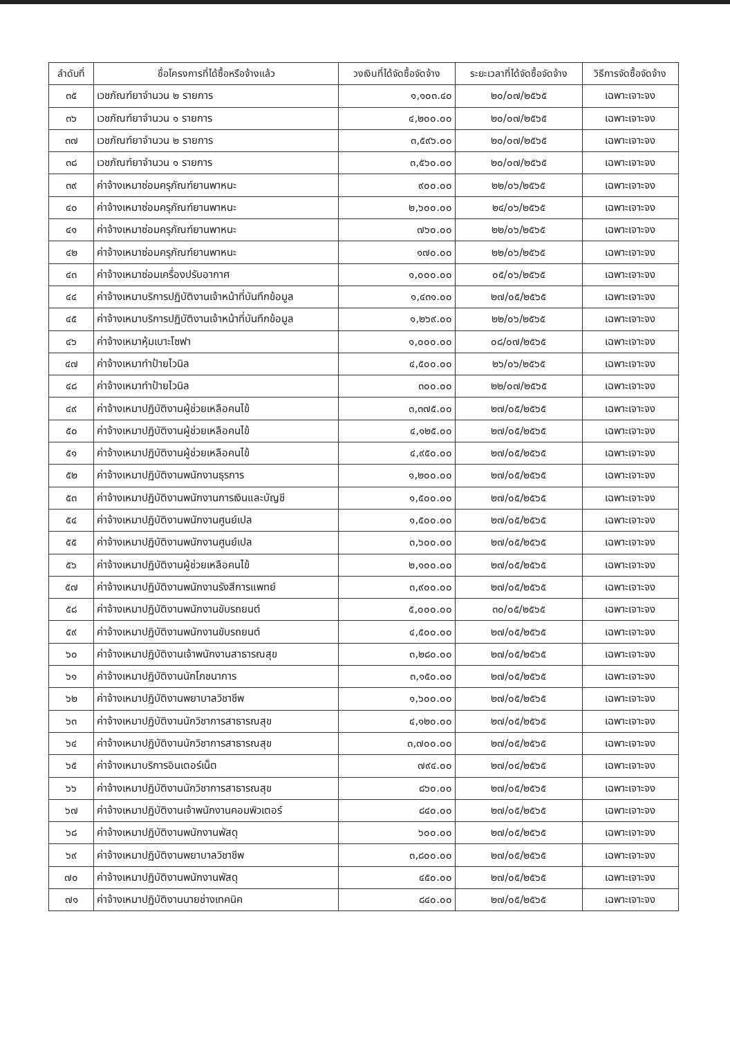| ลำดับที่ | ชื่อโครงการที่ได้ซื้อหรือจ้างแล้ว | วงเงินที่ได้จัดซื้อจัดจ้าง | ระยะเวลาที่ได้จัดซื้อจัดจ้าง | วิธีการจัดซื้อจัดจ้าง |
| --- | --- | --- | --- | --- |
| ๓๕ | เวชภัณฑ์ยาจำนวน ๒ รายการ | ๑,๑๐๓.๔๐ | ๒๐/๐๗/๒๕๖๕ | เฉพาะเจาะจง |
| ๓๖ | เวชภัณฑ์ยาจำนวน ๑ รายการ | ๔,๒๐๐.๐๐ | ๒๐/๐๗/๒๕๖๕ | เฉพาะเจาะจง |
| ๓๗ | เวชภัณฑ์ยาจำนวน ๒ รายการ | ๓,๕๙๖.๐๐ | ๒๐/๐๗/๒๕๖๕ | เฉพาะเจาะจง |
| ๓๘ | เวชภัณฑ์ยาจำนวน ๑ รายการ | ๓,๕๖๐.๐๐ | ๒๐/๐๗/๒๕๖๕ | เฉพาะเจาะจง |
| ๓๙ | ค่าจ้างเหมาซ่อมครุภัณฑ์ยานพาหนะ | ๙๐๐.๐๐ | ๒๒/๐๖/๒๕๖๕ | เฉพาะเจาะจง |
| ๔๐ | ค่าจ้างเหมาซ่อมครุภัณฑ์ยานพาหนะ | ๒,๖๐๐.๐๐ | ๒๔/๐๖/๒๕๖๕ | เฉพาะเจาะจง |
| ๔๑ | ค่าจ้างเหมาซ่อมครุภัณฑ์ยานพาหนะ | ๗๖๐.๐๐ | ๒๒/๐๖/๒๕๖๕ | เฉพาะเจาะจง |
| ๔๒ | ค่าจ้างเหมาซ่อมครุภัณฑ์ยานพาหนะ | ๑๗๐.๐๐ | ๒๒/๐๖/๒๕๖๕ | เฉพาะเจาะจง |
| ๔๓ | ค่าจ้างเหมาซ่อมเครื่องปรับอากาศ | ๑,๐๐๐.๐๐ | ๐๕/๐๖/๒๕๖๕ | เฉพาะเจาะจง |
| ๔๔ | ค่าจ้างเหมาบริการปฏิบัติงานเจ้าหน้าที่บันทึกข้อมูล | ๑,๔๓๑.๐๐ | ๒๗/๐๕/๒๕๖๕ | เฉพาะเจาะจง |
| ๔๕ | ค่าจ้างเหมาบริการปฏิบัติงานเจ้าหน้าที่บันทึกข้อมูล | ๑,๒๖๙.๐๐ | ๒๒/๐๖/๒๕๖๕ | เฉพาะเจาะจง |
| ๔๖ | ค่าจ้างเหมาหุ้มเบาะโซฟา | ๑,๐๐๐.๐๐ | ๐๘/๐๗/๒๕๖๕ | เฉพาะเจาะจง |
| ๔๗ | ค่าจ้างเหมาทำป้ายไวนิล | ๔,๕๐๐.๐๐ | ๒๖/๐๖/๒๕๖๕ | เฉพาะเจาะจง |
| ๔๘ | ค่าจ้างเหมาทำป้ายไวนิล | ๓๐๐.๐๐ | ๒๒/๐๗/๒๕๖๕ | เฉพาะเจาะจง |
| ๔๙ | ค่าจ้างเหมาปฏิบัติงานผู้ช่วยเหลือคนไข้ | ๓,๓๗๕.๐๐ | ๒๗/๐๕/๒๕๖๕ | เฉพาะเจาะจง |
| ๕๐ | ค่าจ้างเหมาปฏิบัติงานผู้ช่วยเหลือคนไข้ | ๔,๑๒๕.๐๐ | ๒๗/๐๕/๒๕๖๕ | เฉพาะเจาะจง |
| ๕๑ | ค่าจ้างเหมาปฏิบัติงานผู้ช่วยเหลือคนไข้ | ๔,๙๕๐.๐๐ | ๒๗/๐๕/๒๕๖๕ | เฉพาะเจาะจง |
| ๕๒ | ค่าจ้างเหมาปฏิบัติงานพนักงานธุรการ | ๑,๒๐๐.๐๐ | ๒๗/๐๕/๒๕๖๕ | เฉพาะเจาะจง |
| ๕๓ | ค่าจ้างเหมาปฏิบัติงานพนักงานการเงินและบัญชี | ๑,๕๐๐.๐๐ | ๒๗/๐๕/๒๕๖๕ | เฉพาะเจาะจง |
| ๕๔ | ค่าจ้างเหมาปฏิบัติงานพนักงานศูนย์เปล | ๑,๕๐๐.๐๐ | ๒๗/๐๕/๒๕๖๕ | เฉพาะเจาะจง |
| ๕๕ | ค่าจ้างเหมาปฏิบัติงานพนักงานศูนย์เปล | ๓,๖๐๐.๐๐ | ๒๗/๐๕/๒๕๖๕ | เฉพาะเจาะจง |
| ๕๖ | ค่าจ้างเหมาปฏิบัติงานผู้ช่วยเหลือคนไข้ | ๒,๑๐๐.๐๐ | ๒๗/๐๕/๒๕๖๕ | เฉพาะเจาะจง |
| ๕๗ | ค่าจ้างเหมาปฏิบัติงานพนักงานรังสีการแพทย์ | ๓,๙๐๐.๐๐ | ๒๗/๐๕/๒๕๖๕ | เฉพาะเจาะจง |
| ๕๘ | ค่าจ้างเหมาปฏิบัติงานพนักงานขับรถยนต์ | ๕,๐๐๐.๐๐ | ๓๐/๐๕/๒๕๖๕ | เฉพาะเจาะจง |
| ๕๙ | ค่าจ้างเหมาปฏิบัติงานพนักงานขับรถยนต์ | ๔,๕๐๐.๐๐ | ๒๗/๐๕/๒๕๖๕ | เฉพาะเจาะจง |
| ๖๐ | ค่าจ้างเหมาปฏิบัติงานเจ้าพนักงานสาธารณสุข | ๓,๒๘๐.๐๐ | ๒๗/๐๕/๒๕๖๕ | เฉพาะเจาะจง |
| ๖๑ | ค่าจ้างเหมาปฏิบัติงานนักโภชนาการ | ๓,๑๕๐.๐๐ | ๒๗/๐๕/๒๕๖๕ | เฉพาะเจาะจง |
| ๖๒ | ค่าจ้างเหมาปฏิบัติงานพยาบาลวิชาชีพ | ๑,๖๐๐.๐๐ | ๒๗/๐๕/๒๕๖๕ | เฉพาะเจาะจง |
| ๖๓ | ค่าจ้างเหมาปฏิบัติงานนักวิชาการสาธารณสุข | ๔,๑๒๐.๐๐ | ๒๗/๐๕/๒๕๖๕ | เฉพาะเจาะจง |
| ๖๔ | ค่าจ้างเหมาปฏิบัติงานนักวิชาการสาธารณสุข | ๓,๗๐๐.๐๐ | ๒๗/๐๕/๒๕๖๕ | เฉพาะเจาะจง |
| ๖๕ | ค่าจ้างเหมาบริการอินเตอร์เน็ต | ๗๙๔.๐๐ | ๒๗/๐๔/๒๕๖๕ | เฉพาะเจาะจง |
| ๖๖ | ค่าจ้างเหมาปฏิบัติงานนักวิชาการสาธารณสุข | ๘๖๐.๐๐ | ๒๗/๐๕/๒๕๖๕ | เฉพาะเจาะจง |
| ๖๗ | ค่าจ้างเหมาปฏิบัติงานเจ้าพนักงานคอมพิวเตอร์ | ๘๔๐.๐๐ | ๒๗/๐๕/๒๕๖๕ | เฉพาะเจาะจง |
| ๖๘ | ค่าจ้างเหมาปฏิบัติงานพนักงานพัสดุ | ๖๐๐.๐๐ | ๒๗/๐๕/๒๕๖๕ | เฉพาะเจาะจง |
| ๖๙ | ค่าจ้างเหมาปฏิบัติงานพยาบาลวิชาชีพ | ๓,๘๐๐.๐๐ | ๒๗/๐๕/๒๕๖๕ | เฉพาะเจาะจง |
| ๗๐ | ค่าจ้างเหมาปฏิบัติงานพนักงานพัสดุ | ๔๕๐.๐๐ | ๒๗/๐๕/๒๕๖๕ | เฉพาะเจาะจง |
| ๗๑ | ค่าจ้างเหมาปฏิบัติงานนายช่างเทคนิค | ๘๔๐.๐๐ | ๒๗/๐๕/๒๕๖๕ | เฉพาะเจาะจง |